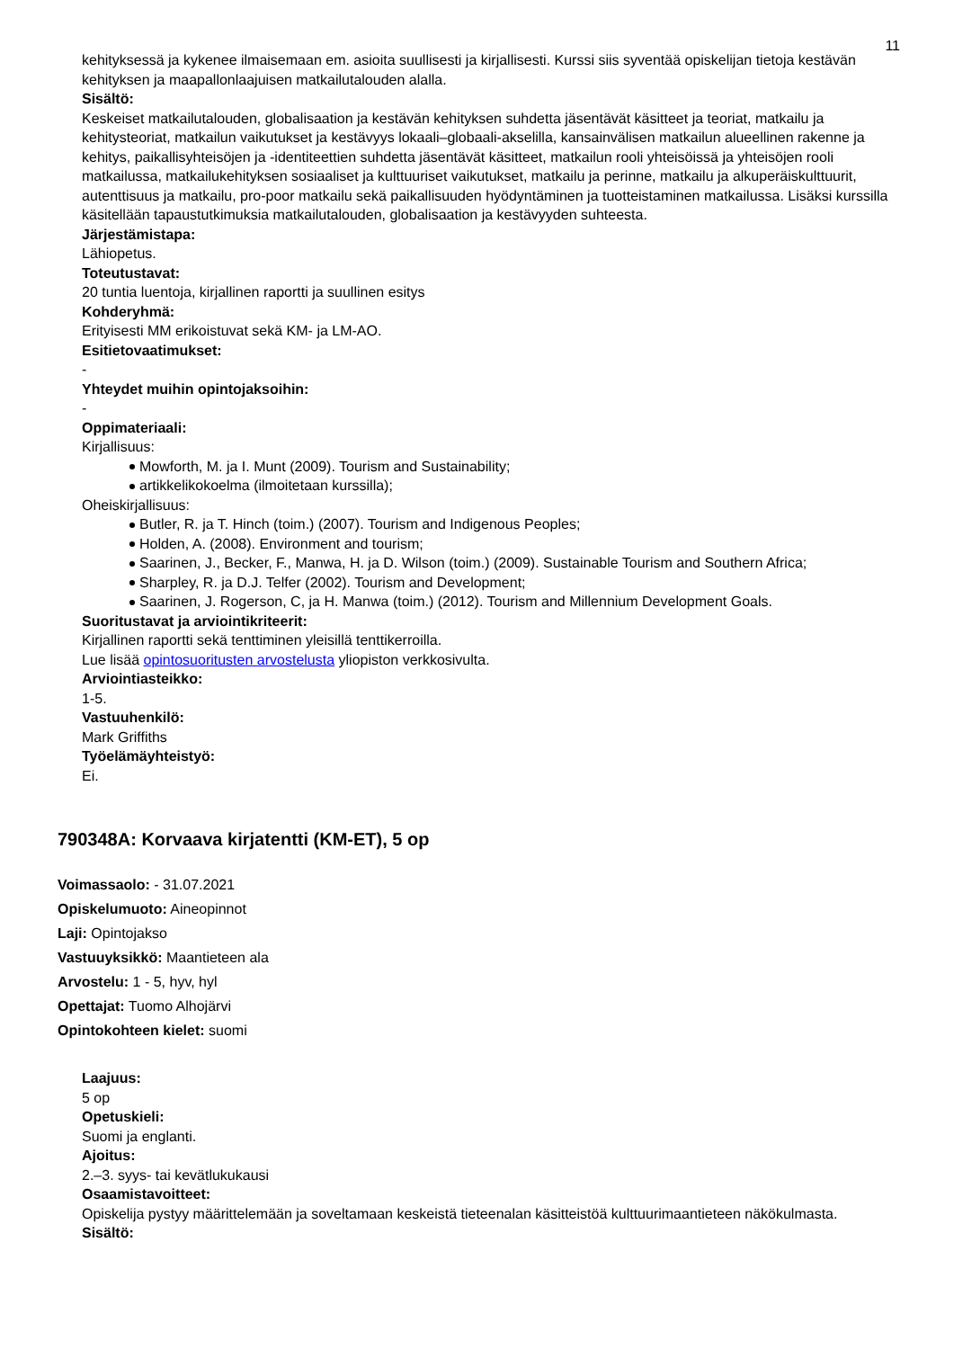11
kehityksessä ja kykenee ilmaisemaan em. asioita suullisesti ja kirjallisesti. Kurssi siis syventää opiskelijan tietoja kestävän kehityksen ja maapallonlaajuisen matkailutalouden alalla.
Sisältö:
Keskeiset matkailutalouden, globalisaation ja kestävän kehityksen suhdetta jäsentävät käsitteet ja teoriat, matkailu ja kehitysteoriat, matkailun vaikutukset ja kestävyys lokaali–globaali-akselilla, kansainvälisen matkailun alueellinen rakenne ja kehitys, paikallisyhteisöjen ja -identiteettien suhdetta jäsentävät käsitteet, matkailun rooli yhteisöissä ja yhteisöjen rooli matkailussa, matkailukehityksen sosiaaliset ja kulttuuriset vaikutukset, matkailu ja perinne, matkailu ja alkuperäiskulttuurit, autenttisuus ja matkailu, pro-poor matkailu sekä paikallisuuden hyödyntäminen ja tuotteistaminen matkailussa. Lisäksi kurssilla käsitellään tapaustutkimuksia matkailutalouden, globalisaation ja kestävyyden suhteesta.
Järjestämistapa:
Lähiopetus.
Toteutustavat:
20 tuntia luentoja, kirjallinen raportti ja suullinen esitys
Kohderyhmä:
Erityisesti MM erikoistuvat sekä KM- ja LM-AO.
Esitietovaatimukset:
-
Yhteydet muihin opintojaksoihin:
-
Oppimateriaali:
Kirjallisuus:
Mowforth, M. ja I. Munt (2009). Tourism and Sustainability;
artikkelikokoelma (ilmoitetaan kurssilla);
Oheiskirjallisuus:
Butler, R. ja T. Hinch (toim.) (2007). Tourism and Indigenous Peoples;
Holden, A. (2008). Environment and tourism;
Saarinen, J., Becker, F., Manwa, H. ja D. Wilson (toim.) (2009). Sustainable Tourism and Southern Africa;
Sharpley, R. ja D.J. Telfer (2002). Tourism and Development;
Saarinen, J. Rogerson, C, ja H. Manwa (toim.) (2012). Tourism and Millennium Development Goals.
Suoritustavat ja arviointikriteerit:
Kirjallinen raportti sekä tenttiminen yleisillä tenttikerroilla.
Lue lisää opintosuoritusten arvostelusta yliopiston verkkosivulta.
Arviointiasteikko:
1-5.
Vastuuhenkilö:
Mark Griffiths
Työelämäyhteistyö:
Ei.
790348A: Korvaava kirjatentti (KM-ET), 5 op
Voimassaolo: - 31.07.2021
Opiskelumuoto: Aineopinnot
Laji: Opintojakso
Vastuuyksikkö: Maantieteen ala
Arvostelu: 1 - 5, hyv, hyl
Opettajat: Tuomo Alhojärvi
Opintokohteen kielet: suomi
Laajuus:
5 op
Opetuskieli:
Suomi ja englanti.
Ajoitus:
2.–3. syys- tai kevätlukukausi
Osaamistavoitteet:
Opiskelija pystyy määrittelemään ja soveltamaan keskeistä tieteenalan käsitteistöä kulttuurimaantieteen näkökulmasta.
Sisältö: